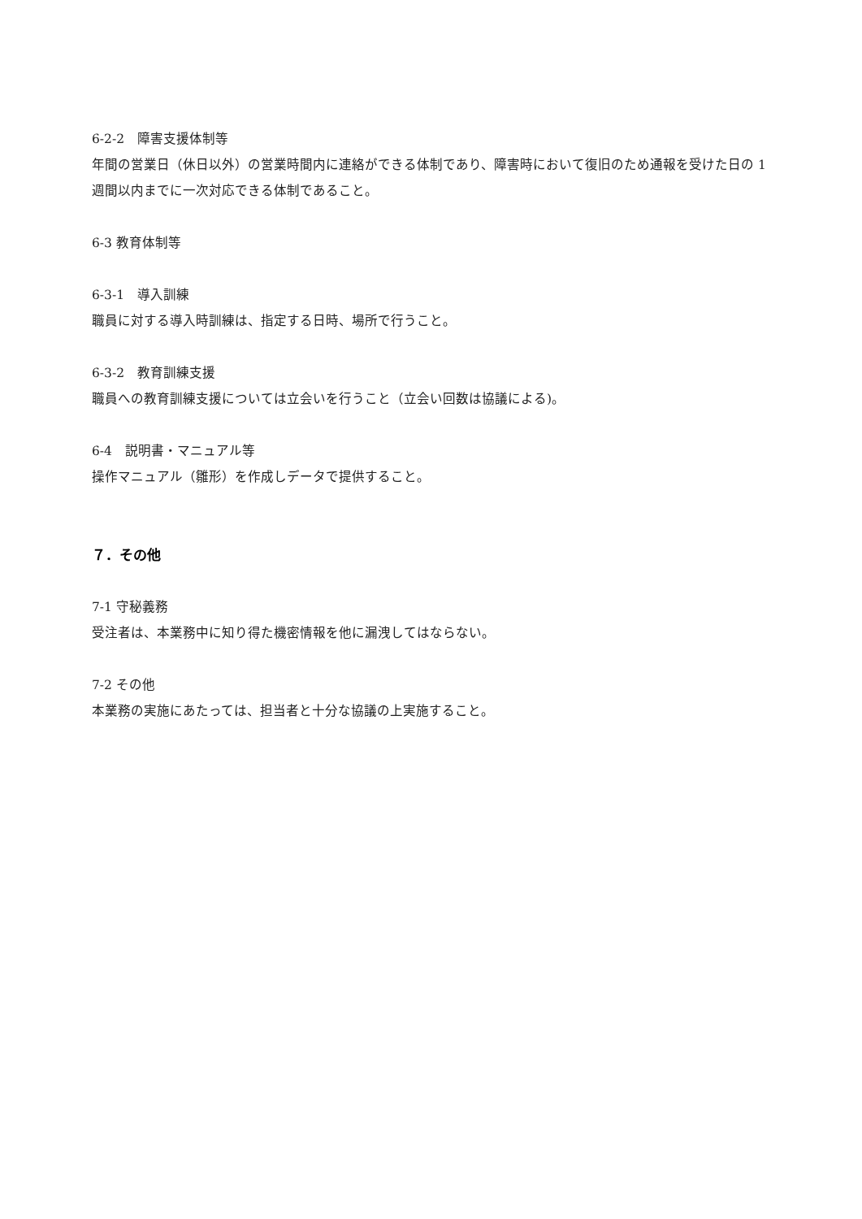6-2-2　障害支援体制等
年間の営業日（休日以外）の営業時間内に連絡ができる体制であり、障害時において復旧のため通報を受けた日の 1 週間以内までに一次対応できる体制であること。
6-3 教育体制等
6-3-1　導入訓練
職員に対する導入時訓練は、指定する日時、場所で行うこと。
6-3-2　教育訓練支援
職員への教育訓練支援については立会いを行うこと（立会い回数は協議による)。
6-4　説明書・マニュアル等
操作マニュアル（雛形）を作成しデータで提供すること。
７．その他
7-1 守秘義務
受注者は、本業務中に知り得た機密情報を他に漏洩してはならない。
7-2 その他
本業務の実施にあたっては、担当者と十分な協議の上実施すること。